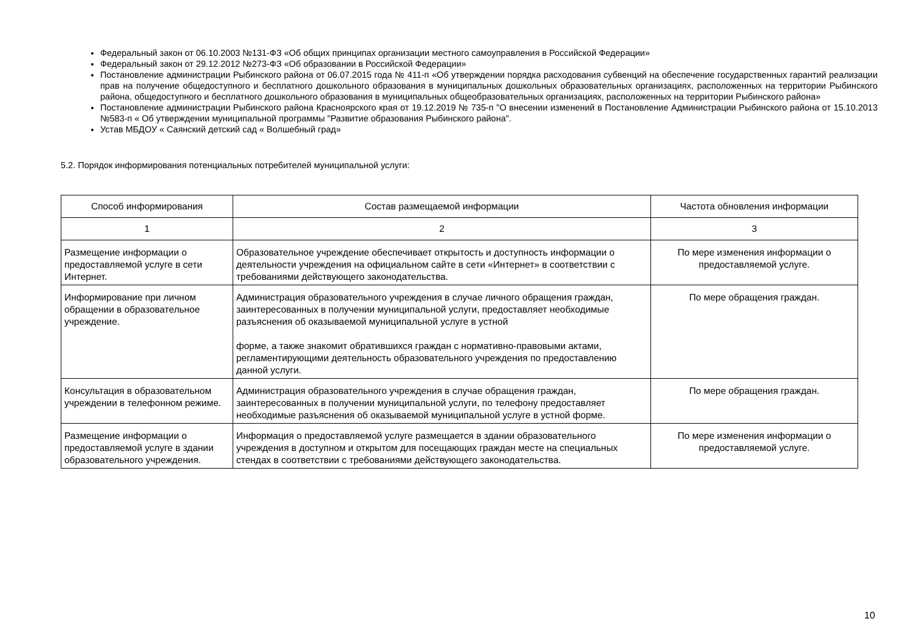Федеральный закон от 06.10.2003 №131-ФЗ «Об общих принципах организации местного самоуправления в Российской Федерации»
Федеральный закон от 29.12.2012 №273-ФЗ «Об образовании в Российской Федерации»
Постановление администрации Рыбинского района от 06.07.2015 года № 411-п «Об утверждении порядка расходования субвенций на обеспечение государственных гарантий реализации прав на получение общедоступного и бесплатного дошкольного образования в муниципальных дошкольных образовательных организациях, расположенных на территории Рыбинского района, общедоступного и бесплатного дошкольного образования в муниципальных общеобразовательных организациях, расположенных на территории Рыбинского района»
Постановление администрации Рыбинского района Красноярского края от 19.12.2019 № 735-п "О внесении изменений в Постановление Администрации Рыбинского района от 15.10.2013 №583-п « Об утверждении муниципальной программы "Развитие образования Рыбинского района".
Устав МБДОУ « Саянский детский сад « Волшебный град»
5.2. Порядок информирования потенциальных потребителей муниципальной услуги:
| Способ информирования | Состав размещаемой информации | Частота обновления информации |
| --- | --- | --- |
| 1 | 2 | 3 |
| Размещение информации о предоставляемой услуге в сети Интернет. | Образовательное учреждение обеспечивает открытость и доступность информации о деятельности учреждения на официальном сайте в сети «Интернет» в соответствии с требованиями действующего законодательства. | По мере изменения информации о предоставляемой услуге. |
| Информирование при личном обращении в образовательное учреждение. | Администрация образовательного учреждения в случае личного обращения граждан, заинтересованных в получении муниципальной услуги, предоставляет необходимые разъяснения об оказываемой муниципальной услуге в устной форме, а также знакомит обратившихся граждан с нормативно-правовыми актами, регламентирующими деятельность образовательного учреждения по предоставлению данной услуги. | По мере обращения граждан. |
| Консультация в образовательном учреждении в телефонном режиме. | Администрация образовательного учреждения в случае обращения граждан, заинтересованных в получении муниципальной услуги, по телефону предоставляет необходимые разъяснения об оказываемой муниципальной услуге в устной форме. | По мере обращения граждан. |
| Размещение информации о предоставляемой услуге в здании образовательного учреждения. | Информация о предоставляемой услуге размещается в здании образовательного учреждения в доступном и открытом для посещающих граждан месте на специальных стендах в соответствии с требованиями действующего законодательства. | По мере изменения информации о предоставляемой услуге. |
10